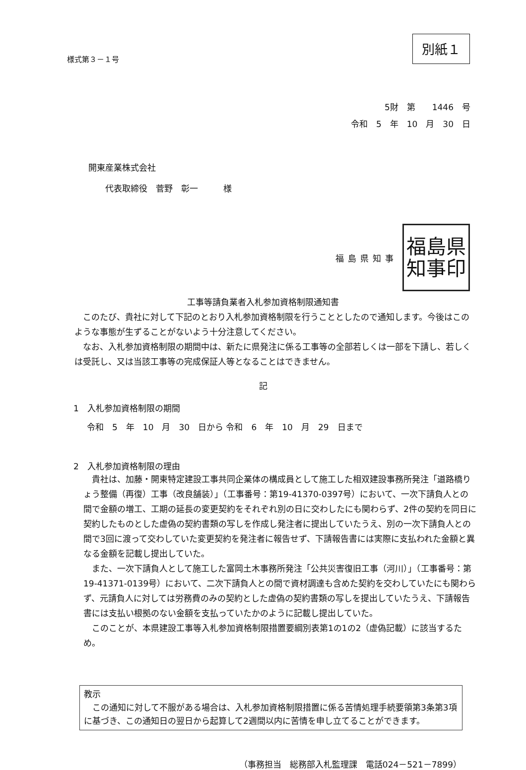様式第３－１号
別紙１
5財　第　　1446　号
令和　5　年　10　月　30　日
開東産業株式会社
　　代表取締役　菅野　彰一　　　様
福島県知事
福島県
知事印
工事等請負業者入札参加資格制限通知書
　このたび、貴社に対して下記のとおり入札参加資格制限を行うこととしたので通知します。今後はこのような事態が生ずることがないよう十分注意してください。
　なお、入札参加資格制限の期間中は、新たに県発注に係る工事等の全部若しくは一部を下請し、若しくは受託し、又は当該工事等の完成保証人等となることはできません。
記
1　入札参加資格制限の期間
令和　5　年　10　月　30　日から 令和　6　年　10　月　29　日まで
2　入札参加資格制限の理由
　貴社は、加藤・開東特定建設工事共同企業体の構成員として施工した相双建設事務所発注「道路橋りょう整備（再復）工事（改良舗装）」（工事番号：第19-41370-0397号）において、一次下請負人との間で金額の増工、工期の延長の変更契約をそれぞれ別の日に交わしたにも関わらず、2件の契約を同日に契約したものとした虚偽の契約書類の写しを作成し発注者に提出していたうえ、別の一次下請負人との間で3回に渡って交わしていた変更契約を発注者に報告せず、下請報告書には実際に支払われた金額と異なる金額を記載し提出していた。
　また、一次下請負人として施工した富岡土木事務所発注「公共災害復旧工事（河川）」（工事番号：第19-41371-0139号）において、二次下請負人との間で資材調達も含めた契約を交わしていたにも関わらず、元請負人に対しては労務費のみの契約とした虚偽の契約書類の写しを提出していたうえ、下請報告書には支払い根拠のない金額を支払っていたかのように記載し提出していた。
　このことが、本県建設工事等入札参加資格制限措置要綱別表第1の1の2（虚偽記載）に該当するため。
教示
　この通知に対して不服がある場合は、入札参加資格制限措置に係る苦情処理手続要領第3条第3項に基づき、この通知日の翌日から起算して2週間以内に苦情を申し立てることができます。
（事務担当　総務部入札監理課　電話024－521－7899）